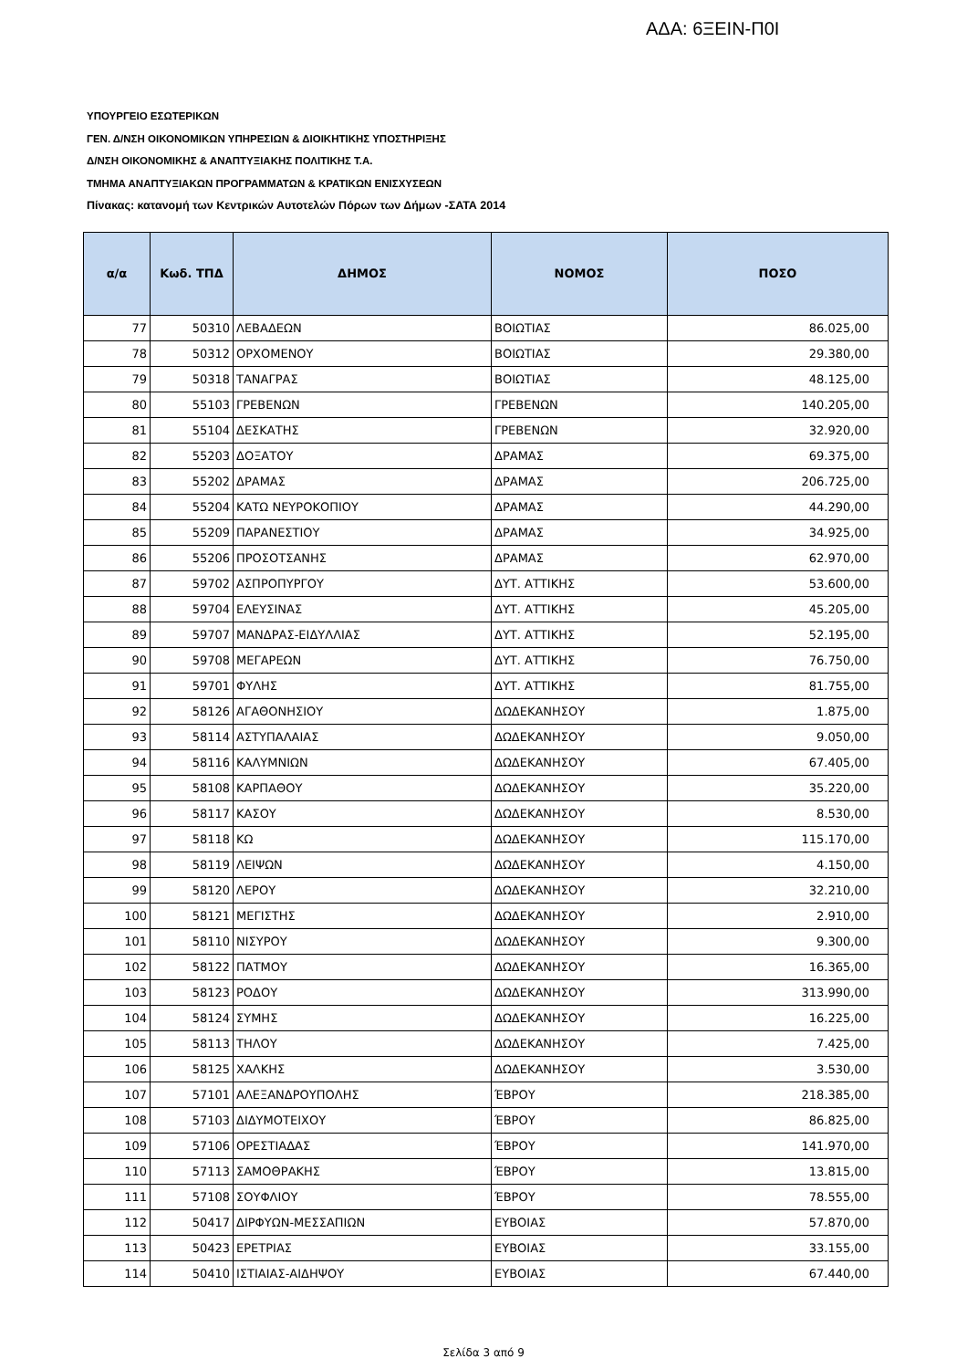ΑΔΑ: 6ΞΕΙΝ-Π0Ι
ΥΠΟΥΡΓΕΙΟ ΕΣΩΤΕΡΙΚΩΝ
ΓΕΝ. Δ/ΝΣΗ ΟΙΚΟΝΟΜΙΚΩΝ ΥΠΗΡΕΣΙΩΝ & ΔΙΟΙΚΗΤΙΚΗΣ ΥΠΟΣΤΗΡΙΞΗΣ
Δ/ΝΣΗ ΟΙΚΟΝΟΜΙΚΗΣ & ΑΝΑΠΤΥΞΙΑΚΗΣ ΠΟΛΙΤΙΚΗΣ Τ.Α.
ΤΜΗΜΑ ΑΝΑΠΤΥΞΙΑΚΩΝ ΠΡΟΓΡΑΜΜΑΤΩΝ & ΚΡΑΤΙΚΩΝ ΕΝΙΣΧΥΣΕΩΝ
Πίνακας: κατανομή των Κεντρικών Αυτοτελών Πόρων των Δήμων -ΣΑΤΑ 2014
| α/α | Κωδ. ΤΠΔ | ΔΗΜΟΣ | ΝΟΜΟΣ | ΠΟΣΟ |
| --- | --- | --- | --- | --- |
| 77 | 50310 | ΛΕΒΑΔΕΩΝ | ΒΟΙΩΤΙΑΣ | 86.025,00 |
| 78 | 50312 | ΟΡΧΟΜΕΝΟΥ | ΒΟΙΩΤΙΑΣ | 29.380,00 |
| 79 | 50318 | ΤΑΝΑΓΡΑΣ | ΒΟΙΩΤΙΑΣ | 48.125,00 |
| 80 | 55103 | ΓΡΕΒΕΝΩΝ | ΓΡΕΒΕΝΩΝ | 140.205,00 |
| 81 | 55104 | ΔΕΣΚΑΤΗΣ | ΓΡΕΒΕΝΩΝ | 32.920,00 |
| 82 | 55203 | ΔΟΞΑΤΟΥ | ΔΡΑΜΑΣ | 69.375,00 |
| 83 | 55202 | ΔΡΑΜΑΣ | ΔΡΑΜΑΣ | 206.725,00 |
| 84 | 55204 | ΚΑΤΩ ΝΕΥΡΟΚΟΠΙΟΥ | ΔΡΑΜΑΣ | 44.290,00 |
| 85 | 55209 | ΠΑΡΑΝΕΣΤΙΟΥ | ΔΡΑΜΑΣ | 34.925,00 |
| 86 | 55206 | ΠΡΟΣΟΤΣΑΝΗΣ | ΔΡΑΜΑΣ | 62.970,00 |
| 87 | 59702 | ΑΣΠΡΟΠΥΡΓΟΥ | ΔΥΤ. ΑΤΤΙΚΗΣ | 53.600,00 |
| 88 | 59704 | ΕΛΕΥΣΙΝΑΣ | ΔΥΤ. ΑΤΤΙΚΗΣ | 45.205,00 |
| 89 | 59707 | ΜΑΝΔΡΑΣ-ΕΙΔΥΛΛΙΑΣ | ΔΥΤ. ΑΤΤΙΚΗΣ | 52.195,00 |
| 90 | 59708 | ΜΕΓΑΡΕΩΝ | ΔΥΤ. ΑΤΤΙΚΗΣ | 76.750,00 |
| 91 | 59701 | ΦΥΛΗΣ | ΔΥΤ. ΑΤΤΙΚΗΣ | 81.755,00 |
| 92 | 58126 | ΑΓΑΘΟΝΗΣΙΟΥ | ΔΩΔΕΚΑΝΗΣΟΥ | 1.875,00 |
| 93 | 58114 | ΑΣΤΥΠΑΛΑΙΑΣ | ΔΩΔΕΚΑΝΗΣΟΥ | 9.050,00 |
| 94 | 58116 | ΚΑΛΥΜΝΙΩΝ | ΔΩΔΕΚΑΝΗΣΟΥ | 67.405,00 |
| 95 | 58108 | ΚΑΡΠΑΘΟΥ | ΔΩΔΕΚΑΝΗΣΟΥ | 35.220,00 |
| 96 | 58117 | ΚΑΣΟΥ | ΔΩΔΕΚΑΝΗΣΟΥ | 8.530,00 |
| 97 | 58118 | ΚΩ | ΔΩΔΕΚΑΝΗΣΟΥ | 115.170,00 |
| 98 | 58119 | ΛΕΙΨΩΝ | ΔΩΔΕΚΑΝΗΣΟΥ | 4.150,00 |
| 99 | 58120 | ΛΕΡΟΥ | ΔΩΔΕΚΑΝΗΣΟΥ | 32.210,00 |
| 100 | 58121 | ΜΕΓΙΣΤΗΣ | ΔΩΔΕΚΑΝΗΣΟΥ | 2.910,00 |
| 101 | 58110 | ΝΙΣΥΡΟΥ | ΔΩΔΕΚΑΝΗΣΟΥ | 9.300,00 |
| 102 | 58122 | ΠΑΤΜΟΥ | ΔΩΔΕΚΑΝΗΣΟΥ | 16.365,00 |
| 103 | 58123 | ΡΟΔΟΥ | ΔΩΔΕΚΑΝΗΣΟΥ | 313.990,00 |
| 104 | 58124 | ΣΥΜΗΣ | ΔΩΔΕΚΑΝΗΣΟΥ | 16.225,00 |
| 105 | 58113 | ΤΗΛΟΥ | ΔΩΔΕΚΑΝΗΣΟΥ | 7.425,00 |
| 106 | 58125 | ΧΑΛΚΗΣ | ΔΩΔΕΚΑΝΗΣΟΥ | 3.530,00 |
| 107 | 57101 | ΑΛΕΞΑΝΔΡΟΥΠΟΛΗΣ | ΈΒΡΟΥ | 218.385,00 |
| 108 | 57103 | ΔΙΔΥΜΟΤΕΙΧΟΥ | ΈΒΡΟΥ | 86.825,00 |
| 109 | 57106 | ΟΡΕΣΤΙΑΔΑΣ | ΈΒΡΟΥ | 141.970,00 |
| 110 | 57113 | ΣΑΜΟΘΡΑΚΗΣ | ΈΒΡΟΥ | 13.815,00 |
| 111 | 57108 | ΣΟΥΦΛΙΟΥ | ΈΒΡΟΥ | 78.555,00 |
| 112 | 50417 | ΔΙΡΦΥΩΝ-ΜΕΣΣΑΠΙΩΝ | ΕΥΒΟΙΑΣ | 57.870,00 |
| 113 | 50423 | ΕΡΕΤΡΙΑΣ | ΕΥΒΟΙΑΣ | 33.155,00 |
| 114 | 50410 | ΙΣΤΙΑΙΑΣ-ΑΙΔΗΨΟΥ | ΕΥΒΟΙΑΣ | 67.440,00 |
Σελίδα 3 από 9